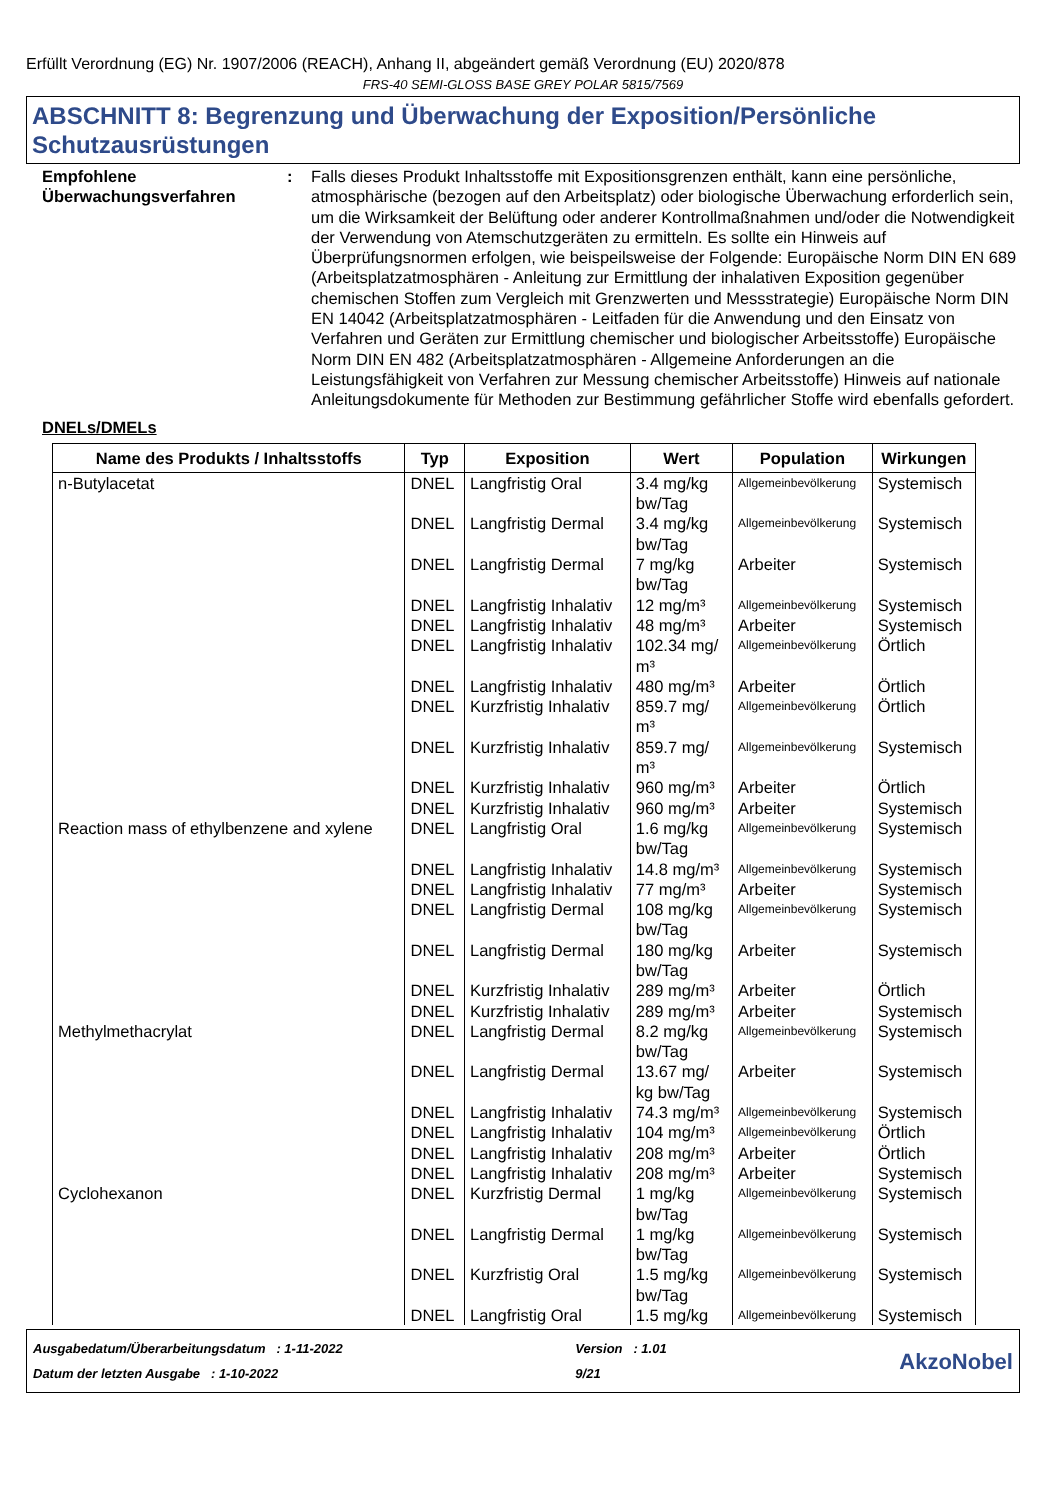Erfüllt Verordnung (EG) Nr. 1907/2006 (REACH), Anhang II, abgeändert gemäß Verordnung (EU) 2020/878
FRS-40 SEMI-GLOSS BASE GREY POLAR 5815/7569
ABSCHNITT 8: Begrenzung und Überwachung der Exposition/Persönliche Schutzausrüstungen
Empfohlene Überwachungsverfahren
: Falls dieses Produkt Inhaltsstoffe mit Expositionsgrenzen enthält, kann eine persönliche, atmosphärische (bezogen auf den Arbeitsplatz) oder biologische Überwachung erforderlich sein, um die Wirksamkeit der Belüftung oder anderer Kontrollmaßnahmen und/oder die Notwendigkeit der Verwendung von Atemschutzgeräten zu ermitteln. Es sollte ein Hinweis auf Überprüfungsnormen erfolgen, wie beispeilsweise der Folgende: Europäische Norm DIN EN 689 (Arbeitsplatzatmosphären - Anleitung zur Ermittlung der inhalativen Exposition gegenüber chemischen Stoffen zum Vergleich mit Grenzwerten und Messstrategie) Europäische Norm DIN EN 14042 (Arbeitsplatzatmosphären - Leitfaden für die Anwendung und den Einsatz von Verfahren und Geräten zur Ermittlung chemischer und biologischer Arbeitsstoffe) Europäische Norm DIN EN 482 (Arbeitsplatzatmosphären - Allgemeine Anforderungen an die Leistungsfähigkeit von Verfahren zur Messung chemischer Arbeitsstoffe) Hinweis auf nationale Anleitungsdokumente für Methoden zur Bestimmung gefährlicher Stoffe wird ebenfalls gefordert.
DNELs/DMELs
| Name des Produkts / Inhaltsstoffs | Typ | Exposition | Wert | Population | Wirkungen |
| --- | --- | --- | --- | --- | --- |
| n-Butylacetat | DNEL | Langfristig Oral | 3.4 mg/kg bw/Tag | Allgemeinbevölkerung | Systemisch |
| | DNEL | Langfristig Dermal | 3.4 mg/kg bw/Tag | Allgemeinbevölkerung | Systemisch |
| | DNEL | Langfristig Dermal | 7 mg/kg bw/Tag | Arbeiter | Systemisch |
| | DNEL | Langfristig Inhalativ | 12 mg/m³ | Allgemeinbevölkerung | Systemisch |
| | DNEL | Langfristig Inhalativ | 48 mg/m³ | Arbeiter | Systemisch |
| | DNEL | Langfristig Inhalativ | 102.34 mg/ m³ | Allgemeinbevölkerung | Örtlich |
| | DNEL | Langfristig Inhalativ | 480 mg/m³ | Arbeiter | Örtlich |
| | DNEL | Kurzfristig Inhalativ | 859.7 mg/ m³ | Allgemeinbevölkerung | Örtlich |
| | DNEL | Kurzfristig Inhalativ | 859.7 mg/ m³ | Allgemeinbevölkerung | Systemisch |
| | DNEL | Kurzfristig Inhalativ | 960 mg/m³ | Arbeiter | Örtlich |
| | DNEL | Kurzfristig Inhalativ | 960 mg/m³ | Arbeiter | Systemisch |
| Reaction mass of ethylbenzene and xylene | DNEL | Langfristig Oral | 1.6 mg/kg bw/Tag | Allgemeinbevölkerung | Systemisch |
| | DNEL | Langfristig Inhalativ | 14.8 mg/m³ | Allgemeinbevölkerung | Systemisch |
| | DNEL | Langfristig Inhalativ | 77 mg/m³ | Arbeiter | Systemisch |
| | DNEL | Langfristig Dermal | 108 mg/kg bw/Tag | Allgemeinbevölkerung | Systemisch |
| | DNEL | Langfristig Dermal | 180 mg/kg bw/Tag | Arbeiter | Systemisch |
| | DNEL | Kurzfristig Inhalativ | 289 mg/m³ | Arbeiter | Örtlich |
| | DNEL | Kurzfristig Inhalativ | 289 mg/m³ | Arbeiter | Systemisch |
| Methylmethacrylat | DNEL | Langfristig Dermal | 8.2 mg/kg bw/Tag | Allgemeinbevölkerung | Systemisch |
| | DNEL | Langfristig Dermal | 13.67 mg/ kg bw/Tag | Arbeiter | Systemisch |
| | DNEL | Langfristig Inhalativ | 74.3 mg/m³ | Allgemeinbevölkerung | Systemisch |
| | DNEL | Langfristig Inhalativ | 104 mg/m³ | Allgemeinbevölkerung | Örtlich |
| | DNEL | Langfristig Inhalativ | 208 mg/m³ | Arbeiter | Örtlich |
| | DNEL | Langfristig Inhalativ | 208 mg/m³ | Arbeiter | Systemisch |
| Cyclohexanon | DNEL | Kurzfristig Dermal | 1 mg/kg bw/Tag | Allgemeinbevölkerung | Systemisch |
| | DNEL | Langfristig Dermal | 1 mg/kg bw/Tag | Allgemeinbevölkerung | Systemisch |
| | DNEL | Kurzfristig Oral | 1.5 mg/kg bw/Tag | Allgemeinbevölkerung | Systemisch |
| | DNEL | Langfristig Oral | 1.5 mg/kg | Allgemeinbevölkerung | Systemisch |
Ausgabedatum/Überarbeitungsdatum : 1-11-2022
Datum der letzten Ausgabe : 1-10-2022
Version : 1.01
9/21
AkzoNobel